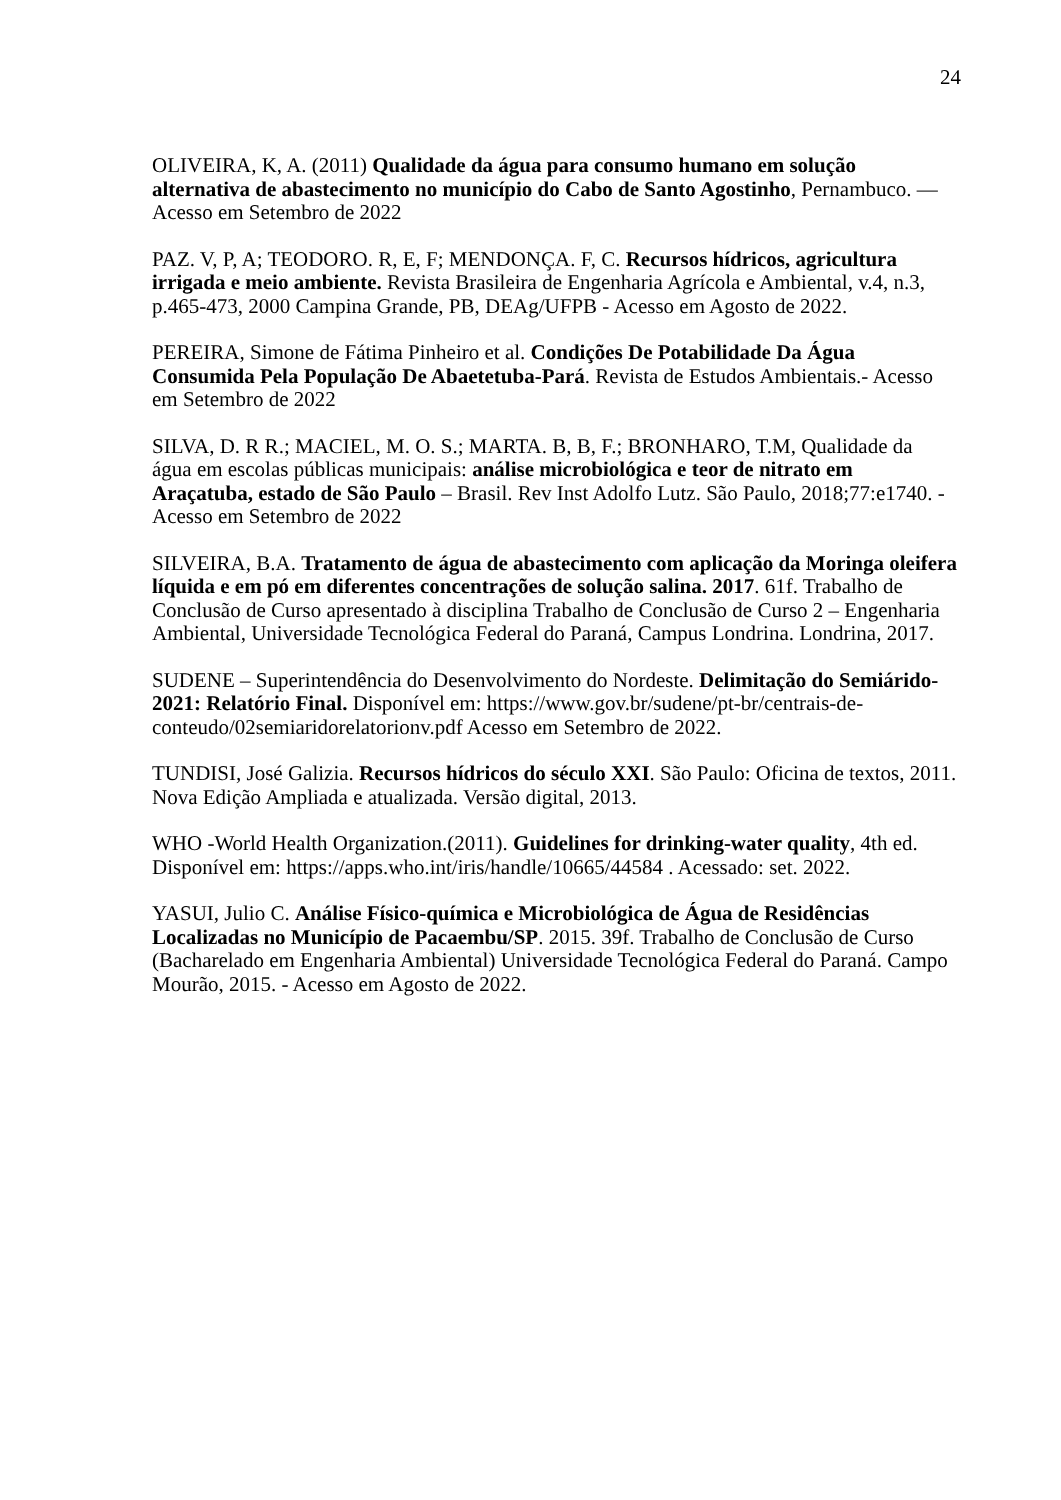24
OLIVEIRA, K, A. (2011) Qualidade da água para consumo humano em solução alternativa de abastecimento no município do Cabo de Santo Agostinho, Pernambuco. — Acesso em Setembro de 2022
PAZ. V, P, A; TEODORO. R, E, F; MENDONÇA. F, C. Recursos hídricos, agricultura irrigada e meio ambiente. Revista Brasileira de Engenharia Agrícola e Ambiental, v.4, n.3, p.465-473, 2000 Campina Grande, PB, DEAg/UFPB - Acesso em Agosto de 2022.
PEREIRA, Simone de Fátima Pinheiro et al. Condições De Potabilidade Da Água Consumida Pela População De Abaetetuba-Pará. Revista de Estudos Ambientais.- Acesso em Setembro de 2022
SILVA, D. R R.; MACIEL, M. O. S.; MARTA. B, B, F.; BRONHARO, T.M, Qualidade da água em escolas públicas municipais: análise microbiológica e teor de nitrato em Araçatuba, estado de São Paulo – Brasil. Rev Inst Adolfo Lutz. São Paulo, 2018;77:e1740. - Acesso em Setembro de 2022
SILVEIRA, B.A. Tratamento de água de abastecimento com aplicação da Moringa oleifera líquida e em pó em diferentes concentrações de solução salina. 2017. 61f. Trabalho de Conclusão de Curso apresentado à disciplina Trabalho de Conclusão de Curso 2 – Engenharia Ambiental, Universidade Tecnológica Federal do Paraná, Campus Londrina. Londrina, 2017.
SUDENE – Superintendência do Desenvolvimento do Nordeste. Delimitação do Semiárido-2021: Relatório Final. Disponível em: https://www.gov.br/sudene/pt-br/centrais-de-conteudo/02semiaridorelatorionv.pdf Acesso em Setembro de 2022.
TUNDISI, José Galizia. Recursos hídricos do século XXI. São Paulo: Oficina de textos, 2011. Nova Edição Ampliada e atualizada. Versão digital, 2013.
WHO -World Health Organization.(2011). Guidelines for drinking-water quality, 4th ed. Disponível em: https://apps.who.int/iris/handle/10665/44584 . Acessado: set. 2022.
YASUI, Julio C. Análise Físico-química e Microbiológica de Água de Residências Localizadas no Município de Pacaembu/SP. 2015. 39f. Trabalho de Conclusão de Curso (Bacharelado em Engenharia Ambiental) Universidade Tecnológica Federal do Paraná. Campo Mourão, 2015. - Acesso em Agosto de 2022.